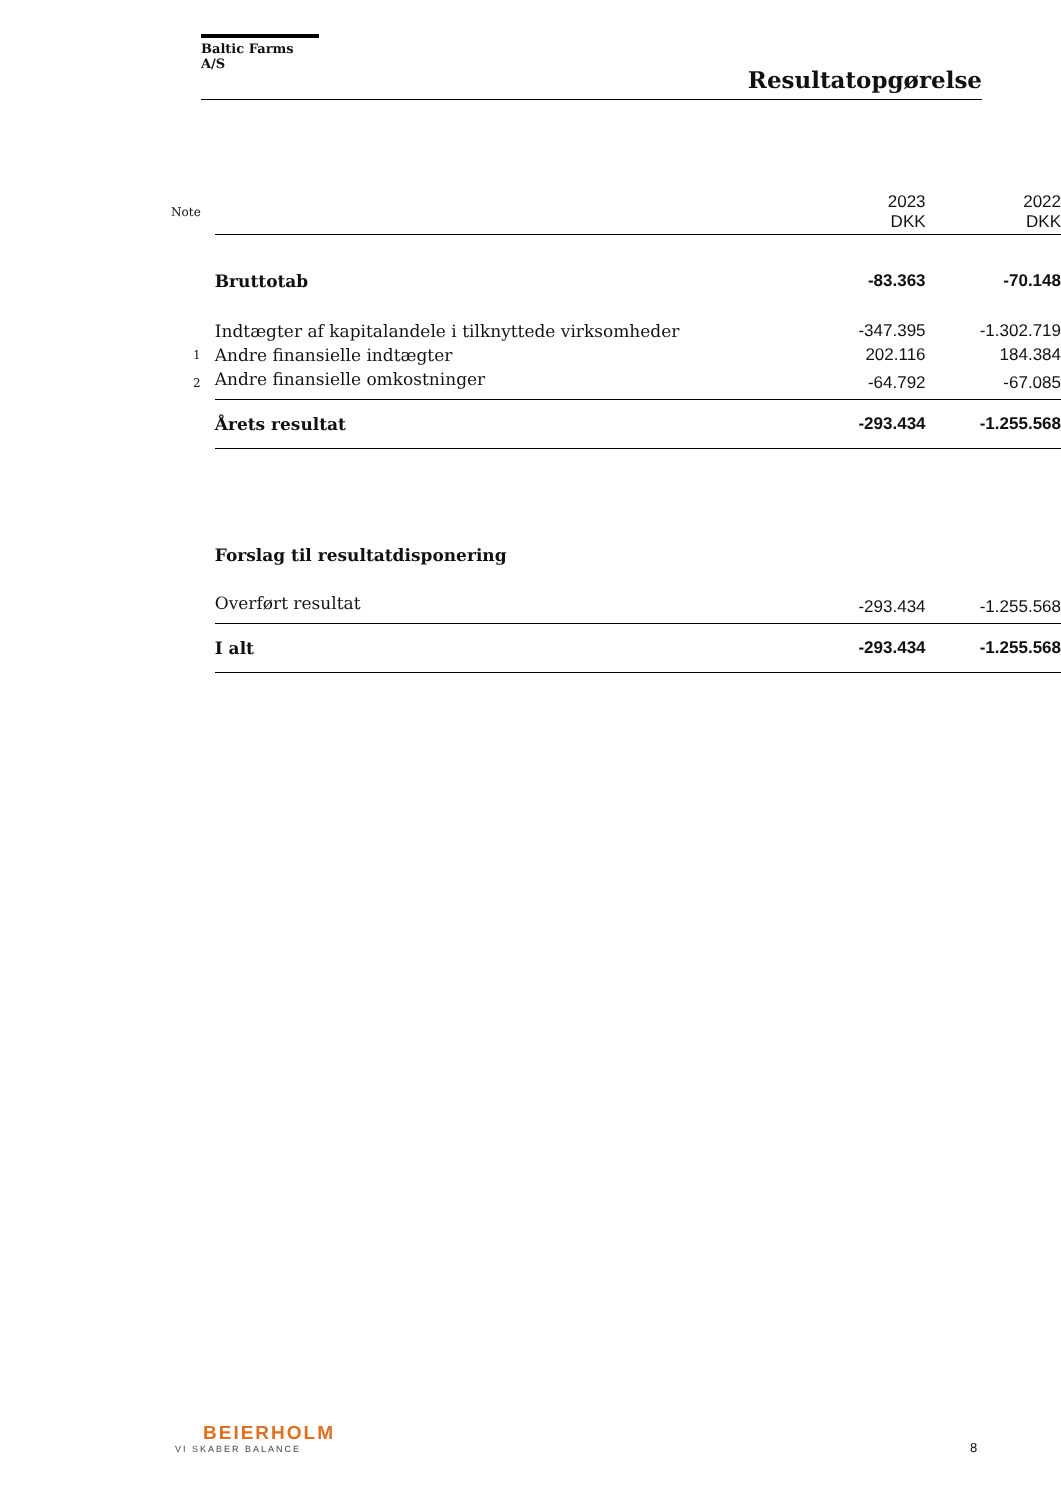Baltic Farms A/S
Resultatopgørelse
| Note | | 2023 DKK | 2022 DKK |
| | Bruttotab | -83.363 | -70.148 |
| | Indtægter af kapitalandele i tilknyttede virksomheder | -347.395 | -1.302.719 |
| 1 | Andre finansielle indtægter | 202.116 | 184.384 |
| 2 | Andre finansielle omkostninger | -64.792 | -67.085 |
| | Årets resultat | -293.434 | -1.255.568 |
| | Forslag til resultatdisponering | | |
| | Overført resultat | -293.434 | -1.255.568 |
| | I alt | -293.434 | -1.255.568 |
BEIERHOLM
VI SKABER BALANCE
8